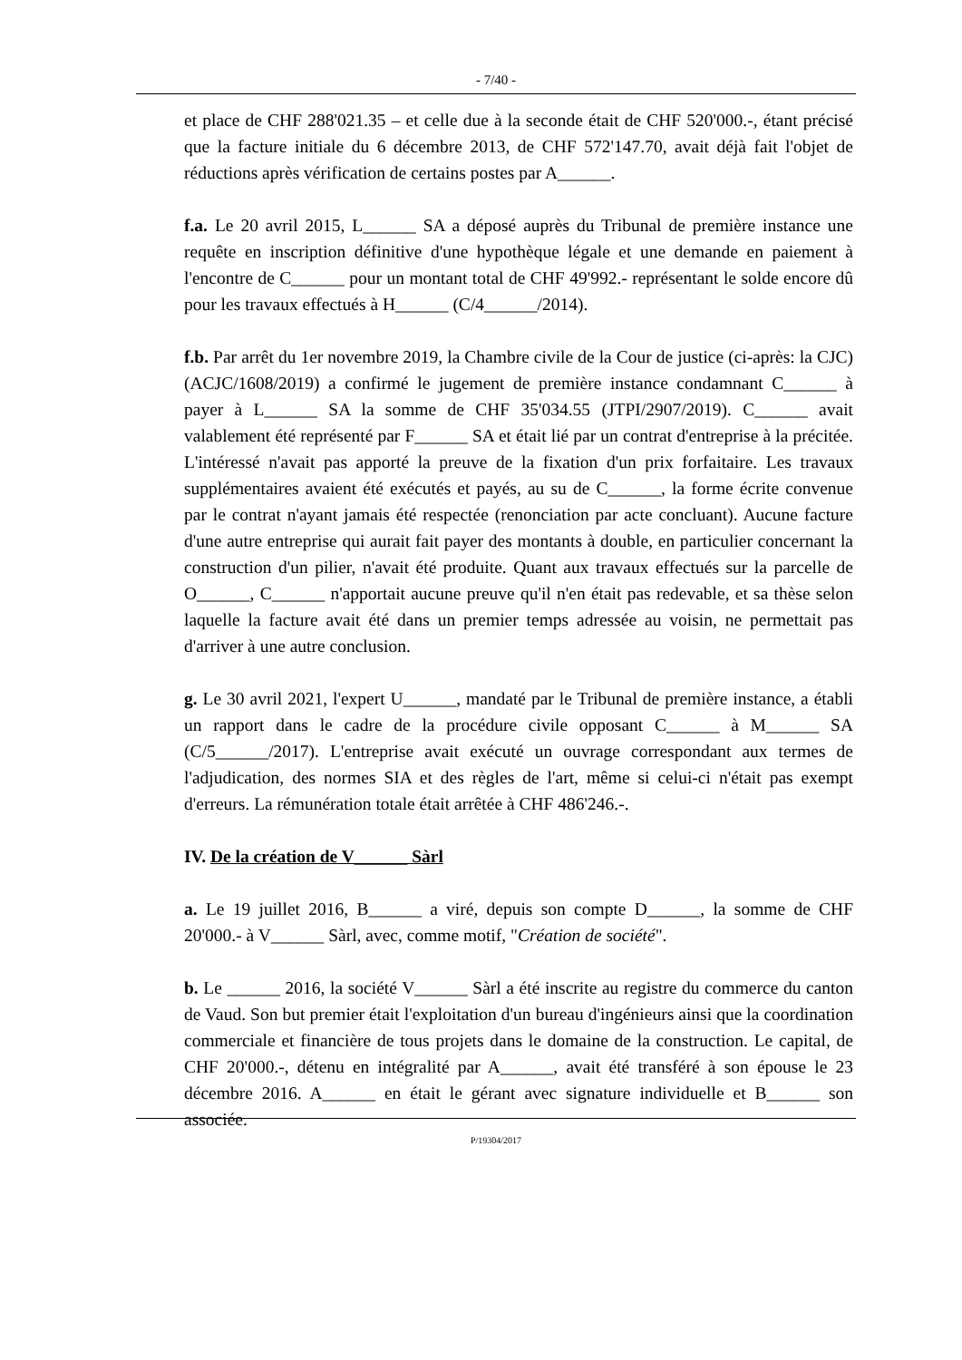- 7/40 -
et place de CHF 288'021.35 – et celle due à la seconde était de CHF 520'000.-, étant précisé que la facture initiale du 6 décembre 2013, de CHF 572'147.70, avait déjà fait l'objet de réductions après vérification de certains postes par A______.
f.a. Le 20 avril 2015, L______ SA a déposé auprès du Tribunal de première instance une requête en inscription définitive d'une hypothèque légale et une demande en paiement à l'encontre de C______ pour un montant total de CHF 49'992.- représentant le solde encore dû pour les travaux effectués à H______ (C/4______/2014).
f.b. Par arrêt du 1er novembre 2019, la Chambre civile de la Cour de justice (ci-après: la CJC) (ACJC/1608/2019) a confirmé le jugement de première instance condamnant C______ à payer à L______ SA la somme de CHF 35'034.55 (JTPI/2907/2019). C______ avait valablement été représenté par F______ SA et était lié par un contrat d'entreprise à la précitée. L'intéressé n'avait pas apporté la preuve de la fixation d'un prix forfaitaire. Les travaux supplémentaires avaient été exécutés et payés, au su de C______, la forme écrite convenue par le contrat n'ayant jamais été respectée (renonciation par acte concluant). Aucune facture d'une autre entreprise qui aurait fait payer des montants à double, en particulier concernant la construction d'un pilier, n'avait été produite. Quant aux travaux effectués sur la parcelle de O______, C______ n'apportait aucune preuve qu'il n'en était pas redevable, et sa thèse selon laquelle la facture avait été dans un premier temps adressée au voisin, ne permettait pas d'arriver à une autre conclusion.
g. Le 30 avril 2021, l'expert U______, mandaté par le Tribunal de première instance, a établi un rapport dans le cadre de la procédure civile opposant C______ à M______ SA (C/5______/2017). L'entreprise avait exécuté un ouvrage correspondant aux termes de l'adjudication, des normes SIA et des règles de l'art, même si celui-ci n'était pas exempt d'erreurs. La rémunération totale était arrêtée à CHF 486'246.-.
IV. De la création de V______ Sàrl
a. Le 19 juillet 2016, B______ a viré, depuis son compte D______, la somme de CHF 20'000.- à V______ Sàrl, avec, comme motif, "Création de société".
b. Le ______ 2016, la société V______ Sàrl a été inscrite au registre du commerce du canton de Vaud. Son but premier était l'exploitation d'un bureau d'ingénieurs ainsi que la coordination commerciale et financière de tous projets dans le domaine de la construction. Le capital, de CHF 20'000.-, détenu en intégralité par A______, avait été transféré à son épouse le 23 décembre 2016. A______ en était le gérant avec signature individuelle et B______ son associée.
P/19304/2017